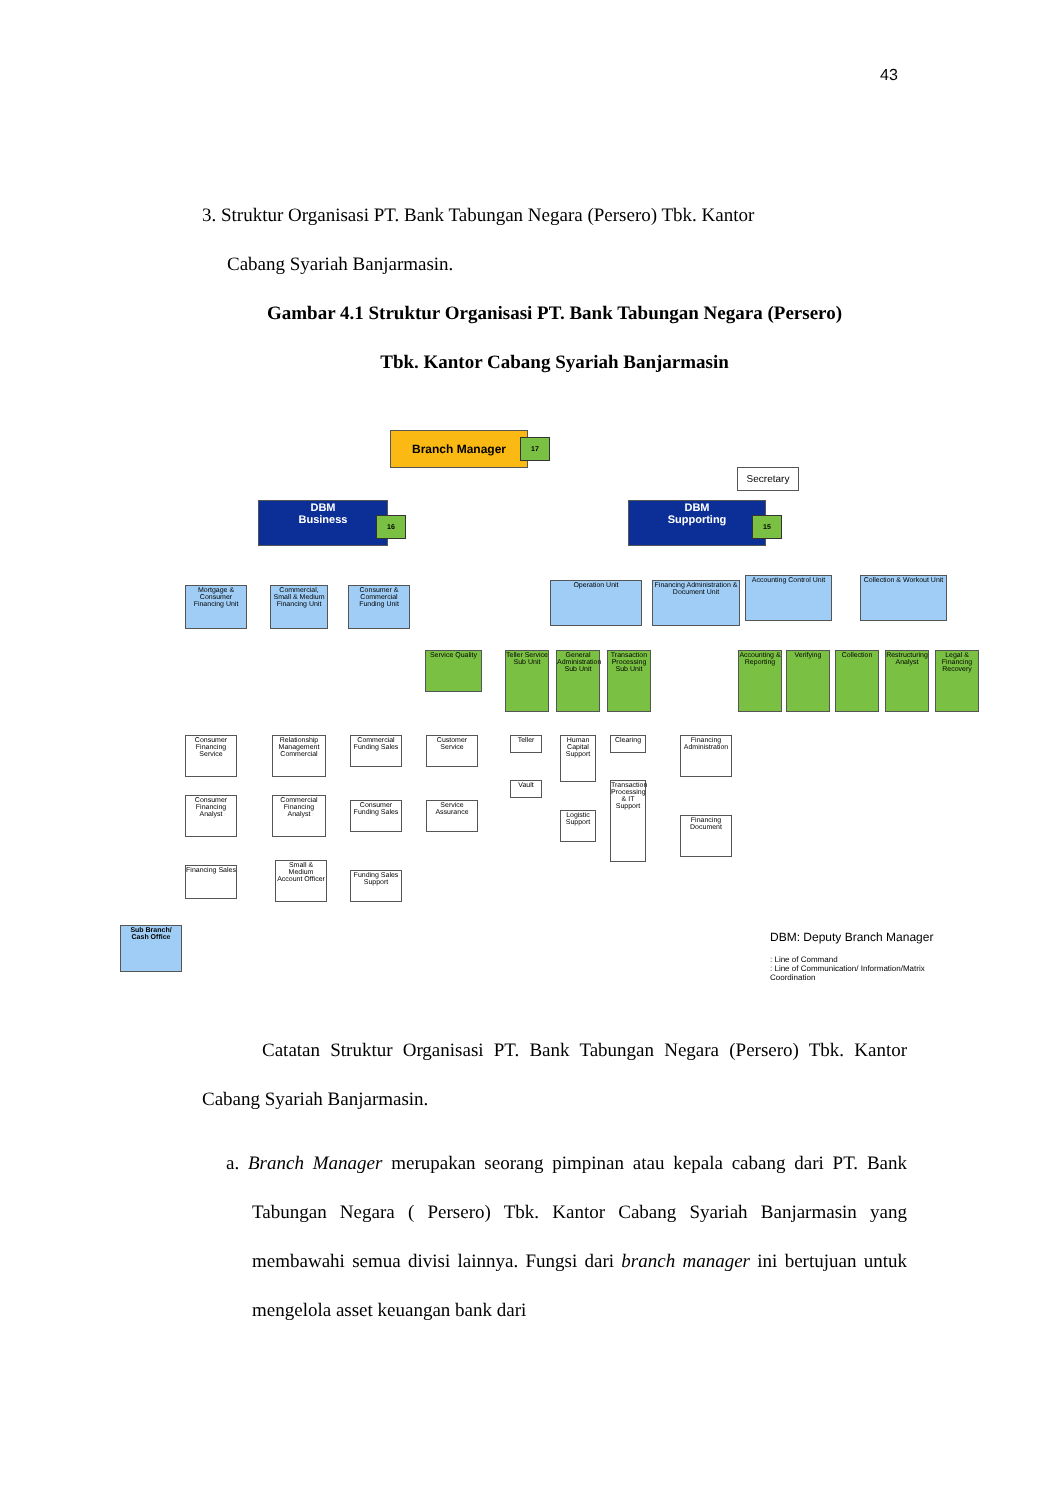43
3. Struktur Organisasi PT. Bank Tabungan Negara (Persero) Tbk. Kantor
Cabang Syariah Banjarmasin.
Gambar 4.1 Struktur Organisasi PT. Bank Tabungan Negara (Persero)
Tbk. Kantor Cabang Syariah Banjarmasin
Branch Manager 17
Secretary
DBM
Business
16
DBM
Supporting
15
Mortgage & Consumer Financing Unit
Commercial, Small & Medium Financing Unit
Consumer & Commercial Funding Unit
Service Quality
Operation Unit
Financing Administration & Document Unit
Accounting Control Unit
Collection & Workout Unit
Teller Service Sub Unit
General Administration Sub Unit
Transaction Processing Sub Unit
Accounting & Reporting
Verifying Collection
Restructuring Analyst
Legal & Financing Recovery
Consumer Financing Service
Consumer Financing Analyst
Financing Sales
Relationship Management Commercial
Commercial Financing Analyst
Small & Medium Account Officer
Commercial Funding Sales
Consumer Funding Sales
Funding Sales Support
Customer Service
Service Assurance
Teller
Vault
Human Capital Support
Logistic Support
Clearing
Transaction Processing & IT Support
Financing Administration
Financing Document
Sub Branch/ Cash Office
DBM: Deputy Branch Manager
: Line of Command
: Line of Communication/ Information/Matrix Coordination
Catatan Struktur Organisasi PT. Bank Tabungan Negara (Persero) Tbk. Kantor Cabang Syariah Banjarmasin.
a. Branch Manager merupakan seorang pimpinan atau kepala cabang dari PT. Bank Tabungan Negara ( Persero) Tbk. Kantor Cabang Syariah Banjarmasin yang membawahi semua divisi lainnya. Fungsi dari branch manager ini bertujuan untuk mengelola asset keuangan bank dari